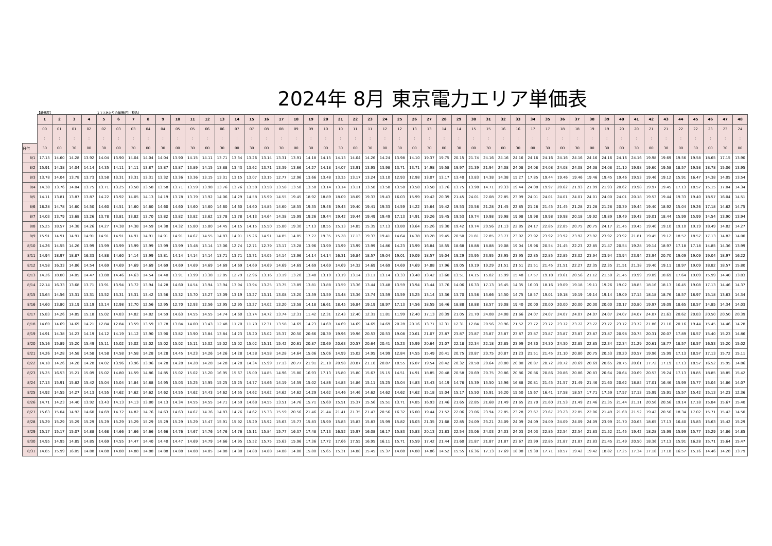2024年 8月 東京電力エリア単価表
【単価表】 1コマあたりの単価(円) [税込]
| | 1 | 2 | 3 | 4 | 5 | 6 | 7 | 8 | 9 | 10 | 11 | 12 | 13 | 14 | 15 | 16 | 17 | 18 | 19 | 20 | 21 | 22 | 23 | 24 | 25 | 26 | 27 | 28 | 29 | 30 | 31 | 32 | 33 | 34 | 35 | 36 | 37 | 38 | 39 | 40 | 41 | 42 | 43 | 44 | 45 | 46 | 47 | 48 |
| --- | --- | --- | --- | --- | --- | --- | --- | --- | --- | --- | --- | --- | --- | --- | --- | --- | --- | --- | --- | --- | --- | --- | --- | --- | --- | --- | --- | --- | --- | --- | --- | --- | --- | --- | --- | --- | --- | --- | --- | --- | --- | --- | --- | --- | --- | --- | --- | --- |
| | 00 | 01 | 01 | 02 | 02 | 03 | 03 | 04 | 04 | 05 | 05 | 06 | 06 | 07 | 07 | 08 | 08 | 09 | 09 | 10 | 10 | 11 | 11 | 12 | 12 | 13 | 13 | 14 | 14 | 15 | 15 | 16 | 16 | 17 | 17 | 18 | 18 | 19 | 19 | 20 | 20 | 21 | 21 | 22 | 22 | 23 | 23 | 24 |
| | : | : | : | : | : | : | : | : | : | : | : | : | : | : | : | : | : | : | : | : | : | : | : | : | : | : | : | : | : | : | : | : | : | : | : | : | : | : | : | : | : | : | : | : | : | : | : | : |
| 日付 | 30 | 00 | 30 | 00 | 30 | 00 | 30 | 00 | 30 | 00 | 30 | 00 | 30 | 00 | 30 | 00 | 30 | 00 | 30 | 00 | 30 | 00 | 30 | 00 | 30 | 00 | 30 | 00 | 30 | 00 | 30 | 00 | 30 | 00 | 30 | 00 | 30 | 00 | 30 | 00 | 30 | 00 | 30 | 00 | 30 | 00 | 30 | 00 |
| 8/1 | 17.15 | 14.60 | 14.28 | 13.92 | 14.04 | 13.90 | 14.04 | 14.04 | 14.04 | 13.90 | 14.15 | 14.11 | 13.71 | 13.34 | 13.26 | 13.14 | 13.31 | 13.91 | 14.18 | 14.15 | 14.13 | 14.04 | 14.26 | 14.24 | 13.98 | 14.10 | 19.37 | 19.75 | 20.15 | 21.74 | 24.16 | 24.16 | 24.16 | 24.16 | 24.16 | 24.16 | 24.16 | 24.16 | 24.16 | 24.16 | 24.16 | 19.98 | 19.69 | 19.56 | 19.58 | 18.65 | 17.15 | 13.90 |
| 8/2 | 15.91 | 14.38 | 14.04 | 14.14 | 14.35 | 14.11 | 14.11 | 13.87 | 13.87 | 13.87 | 13.89 | 14.15 | 13.88 | 13.43 | 13.62 | 13.71 | 13.39 | 13.66 | 14.27 | 14.18 | 14.07 | 13.91 | 13.95 | 13.98 | 13.71 | 13.71 | 14.98 | 19.58 | 19.97 | 21.39 | 21.94 | 24.08 | 24.08 | 24.08 | 24.08 | 24.08 | 24.08 | 24.08 | 24.08 | 21.10 | 19.98 | 19.60 | 19.58 | 18.57 | 19.58 | 18.78 | 15.06 | 13.95 |
| 8/3 | 13.78 | 14.04 | 13.78 | 13.73 | 13.58 | 13.31 | 13.31 | 13.31 | 13.32 | 13.36 | 13.36 | 13.15 | 13.31 | 13.15 | 13.07 | 13.15 | 12.77 | 12.96 | 13.66 | 13.48 | 13.35 | 13.17 | 13.24 | 13.10 | 12.93 | 12.98 | 13.07 | 13.17 | 13.40 | 13.83 | 14.38 | 14.38 | 15.27 | 17.85 | 19.44 | 19.46 | 19.46 | 19.46 | 19.45 | 19.46 | 19.53 | 19.46 | 19.12 | 15.91 | 16.47 | 14.38 | 14.05 | 13.54 |
| 8/4 | 14.38 | 13.76 | 14.04 | 13.75 | 13.71 | 13.25 | 13.58 | 13.58 | 13.58 | 13.71 | 13.59 | 13.98 | 13.76 | 13.76 | 13.58 | 13.58 | 13.58 | 13.58 | 13.58 | 13.14 | 13.14 | 13.11 | 13.58 | 13.58 | 13.58 | 13.58 | 13.58 | 13.76 | 13.75 | 13.98 | 14.71 | 19.33 | 19.44 | 24.08 | 19.97 | 20.62 | 21.93 | 21.99 | 21.93 | 20.62 | 19.98 | 19.97 | 19.45 | 17.13 | 18.57 | 15.15 | 17.04 | 14.34 |
| 8/5 | 14.11 | 13.81 | 13.87 | 13.87 | 14.22 | 13.92 | 14.05 | 14.13 | 14.19 | 13.78 | 13.79 | 13.92 | 14.06 | 14.29 | 14.58 | 15.99 | 14.55 | 19.45 | 18.92 | 18.89 | 18.09 | 18.09 | 19.33 | 19.43 | 16.03 | 15.99 | 19.42 | 20.39 | 21.45 | 24.01 | 22.08 | 22.85 | 23.99 | 24.01 | 24.01 | 24.01 | 24.01 | 24.01 | 24.00 | 24.01 | 20.18 | 19.53 | 19.44 | 19.33 | 19.40 | 18.57 | 16.04 | 14.51 |
| 8/6 | 18.28 | 14.78 | 14.60 | 14.50 | 14.60 | 14.51 | 14.60 | 14.60 | 14.60 | 14.60 | 14.60 | 14.60 | 14.60 | 14.60 | 14.60 | 14.85 | 14.60 | 18.55 | 19.35 | 19.46 | 19.43 | 19.40 | 19.41 | 19.33 | 14.59 | 14.22 | 15.64 | 19.42 | 19.53 | 20.58 | 21.28 | 21.45 | 22.85 | 21.28 | 21.45 | 21.45 | 21.28 | 21.28 | 21.28 | 20.39 | 19.44 | 19.40 | 18.92 | 15.04 | 19.26 | 17.18 | 14.62 | 14.75 |
| 8/7 | 14.03 | 13.79 | 13.68 | 13.26 | 13.78 | 13.81 | 13.82 | 13.70 | 13.82 | 13.82 | 13.82 | 13.62 | 13.78 | 13.78 | 14.13 | 14.64 | 14.38 | 15.99 | 19.26 | 19.44 | 19.42 | 19.44 | 19.49 | 19.49 | 17.13 | 14.91 | 19.26 | 19.45 | 19.53 | 19.74 | 19.98 | 19.98 | 19.98 | 19.98 | 19.98 | 19.98 | 20.18 | 19.92 | 19.89 | 19.49 | 19.43 | 19.01 | 18.44 | 15.99 | 15.99 | 14.54 | 13.90 | 13.94 |
| 8/8 | 15.25 | 18.57 | 14.38 | 14.26 | 14.27 | 14.38 | 14.38 | 14.59 | 14.38 | 14.32 | 15.80 | 15.80 | 14.45 | 14.15 | 14.15 | 15.50 | 15.80 | 19.30 | 17.13 | 18.55 | 15.13 | 14.85 | 15.35 | 17.13 | 13.80 | 13.64 | 15.26 | 19.30 | 19.42 | 19.74 | 20.56 | 21.13 | 22.85 | 24.17 | 22.85 | 22.85 | 20.75 | 20.75 | 24.17 | 21.45 | 19.45 | 19.40 | 19.10 | 19.10 | 19.19 | 18.49 | 14.82 | 14.27 |
| 8/9 | 15.91 | 14.91 | 14.91 | 14.91 | 14.91 | 14.91 | 14.91 | 14.91 | 14.91 | 14.91 | 14.67 | 14.55 | 14.83 | 14.91 | 15.26 | 14.91 | 14.85 | 14.85 | 17.27 | 19.35 | 15.28 | 17.13 | 19.33 | 19.41 | 14.64 | 14.38 | 18.28 | 19.45 | 20.50 | 21.81 | 22.85 | 23.77 | 23.92 | 23.92 | 23.92 | 23.92 | 23.92 | 23.92 | 23.92 | 23.92 | 21.81 | 19.45 | 19.12 | 18.57 | 18.57 | 17.13 | 14.82 | 14.00 |
| 8/10 | 14.26 | 14.55 | 14.26 | 13.99 | 13.99 | 13.99 | 13.99 | 13.99 | 13.99 | 13.99 | 13.48 | 13.14 | 13.06 | 12.74 | 12.71 | 12.79 | 13.17 | 13.28 | 13.96 | 13.99 | 13.99 | 13.99 | 13.99 | 14.86 | 14.23 | 13.99 | 16.84 | 18.55 | 18.68 | 18.88 | 18.88 | 19.08 | 19.04 | 19.96 | 20.54 | 21.45 | 22.23 | 22.85 | 21.47 | 20.54 | 19.28 | 19.14 | 18.97 | 17.18 | 17.18 | 14.85 | 14.36 | 13.99 |
| 8/11 | 14.94 | 18.97 | 18.87 | 16.33 | 14.88 | 14.60 | 14.14 | 13.99 | 13.81 | 14.14 | 14.14 | 14.14 | 13.71 | 13.71 | 13.71 | 14.05 | 14.14 | 13.96 | 14.14 | 14.14 | 16.31 | 16.84 | 18.57 | 19.04 | 19.01 | 19.09 | 18.57 | 19.04 | 19.29 | 23.95 | 23.95 | 23.95 | 23.95 | 22.85 | 22.85 | 22.85 | 23.02 | 23.94 | 23.94 | 23.94 | 23.94 | 23.94 | 20.70 | 19.09 | 19.09 | 19.04 | 18.97 | 16.22 |
| 8/12 | 14.58 | 16.33 | 14.86 | 14.54 | 14.69 | 14.69 | 14.69 | 14.69 | 14.69 | 14.69 | 14.69 | 14.69 | 14.69 | 14.69 | 14.69 | 14.69 | 14.69 | 14.69 | 14.69 | 14.69 | 14.69 | 14.32 | 14.69 | 14.69 | 14.69 | 14.69 | 14.88 | 17.96 | 19.05 | 19.19 | 19.29 | 21.51 | 21.51 | 21.51 | 21.45 | 21.51 | 22.27 | 22.35 | 22.35 | 21.51 | 21.38 | 19.40 | 19.11 | 18.97 | 19.09 | 18.82 | 18.57 | 15.80 |
| 8/13 | 14.26 | 18.00 | 14.05 | 14.47 | 13.88 | 14.46 | 14.63 | 14.54 | 14.40 | 13.91 | 13.99 | 13.38 | 12.85 | 12.79 | 12.96 | 13.16 | 13.19 | 13.20 | 13.48 | 13.19 | 13.19 | 13.14 | 13.11 | 13.14 | 13.33 | 13.48 | 13.42 | 13.60 | 13.51 | 14.15 | 15.02 | 15.99 | 15.48 | 17.57 | 19.18 | 19.61 | 20.56 | 21.12 | 21.50 | 21.45 | 19.99 | 19.09 | 18.69 | 17.64 | 19.09 | 15.99 | 14.40 | 13.83 |
| 8/14 | 22.14 | 16.33 | 13.68 | 13.71 | 13.91 | 13.94 | 13.72 | 13.94 | 14.28 | 14.60 | 14.54 | 13.94 | 13.94 | 13.94 | 13.94 | 13.25 | 13.75 | 13.89 | 13.81 | 13.88 | 13.59 | 13.36 | 13.44 | 13.48 | 13.59 | 13.94 | 13.44 | 13.76 | 14.06 | 16.33 | 17.13 | 16.45 | 14.35 | 16.03 | 18.16 | 19.09 | 19.18 | 19.11 | 19.26 | 19.02 | 18.85 | 18.16 | 18.13 | 16.45 | 19.08 | 17.13 | 14.46 | 14.37 |
| 8/15 | 13.64 | 14.56 | 13.31 | 13.31 | 13.52 | 13.31 | 13.31 | 13.42 | 13.56 | 13.32 | 13.70 | 13.27 | 13.09 | 13.19 | 13.27 | 13.11 | 13.08 | 13.20 | 13.59 | 13.59 | 13.48 | 13.36 | 13.74 | 13.59 | 13.59 | 13.25 | 13.14 | 13.36 | 13.70 | 13.58 | 13.66 | 14.50 | 14.75 | 18.57 | 19.01 | 19.18 | 19.19 | 19.14 | 19.14 | 19.09 | 17.15 | 18.18 | 18.76 | 18.57 | 18.97 | 15.18 | 13.63 | 14.34 |
| 8/16 | 14.60 | 13.80 | 13.19 | 13.19 | 13.14 | 12.98 | 12.70 | 12.56 | 12.95 | 12.70 | 12.93 | 12.56 | 12.95 | 12.95 | 13.27 | 14.02 | 13.20 | 13.58 | 14.18 | 16.61 | 18.45 | 16.84 | 19.19 | 18.97 | 17.13 | 14.56 | 18.55 | 16.46 | 18.88 | 18.88 | 18.57 | 19.08 | 19.40 | 20.00 | 20.00 | 20.00 | 20.00 | 20.00 | 20.00 | 20.17 | 20.80 | 19.97 | 19.09 | 18.65 | 18.57 | 14.85 | 14.34 | 14.03 |
| 8/17 | 15.83 | 14.26 | 14.85 | 15.18 | 15.02 | 14.83 | 14.82 | 14.82 | 14.59 | 14.63 | 14.55 | 14.55 | 14.74 | 14.60 | 13.74 | 14.72 | 13.74 | 12.31 | 11.42 | 12.31 | 12.43 | 12.40 | 12.31 | 11.81 | 11.99 | 12.40 | 17.13 | 20.39 | 21.05 | 21.70 | 24.08 | 24.08 | 21.66 | 24.07 | 24.07 | 24.07 | 24.07 | 24.07 | 24.07 | 24.07 | 24.07 | 24.07 | 21.63 | 20.62 | 20.83 | 20.50 | 20.50 | 20.39 |
| 8/18 | 14.69 | 14.69 | 14.69 | 14.21 | 12.84 | 12.84 | 13.59 | 13.59 | 13.78 | 13.84 | 14.00 | 13.43 | 12.48 | 11.70 | 11.70 | 12.31 | 13.58 | 14.69 | 14.23 | 14.69 | 14.69 | 14.69 | 14.69 | 14.69 | 20.28 | 20.16 | 13.71 | 12.31 | 12.31 | 12.84 | 20.56 | 20.96 | 21.52 | 23.72 | 23.72 | 23.72 | 23.72 | 23.72 | 23.72 | 23.72 | 23.72 | 21.86 | 21.10 | 20.16 | 19.44 | 15.45 | 14.46 | 14.28 |
| 8/19 | 14.91 | 14.38 | 14.23 | 14.19 | 14.12 | 14.19 | 14.12 | 13.90 | 13.90 | 13.82 | 13.90 | 13.84 | 13.84 | 14.23 | 15.20 | 15.02 | 15.37 | 20.50 | 20.66 | 20.39 | 19.96 | 19.96 | 20.53 | 20.53 | 19.08 | 20.61 | 21.07 | 23.87 | 23.87 | 23.87 | 23.87 | 23.87 | 23.87 | 23.87 | 23.87 | 23.87 | 23.87 | 23.87 | 23.87 | 20.98 | 20.75 | 20.31 | 20.07 | 17.89 | 16.57 | 15.40 | 15.23 | 14.86 |
| 8/20 | 15.16 | 15.89 | 15.20 | 15.49 | 15.11 | 15.02 | 15.02 | 15.02 | 15.02 | 15.02 | 15.11 | 15.02 | 15.02 | 15.02 | 15.02 | 15.11 | 15.42 | 20.61 | 20.87 | 20.69 | 20.63 | 20.57 | 20.64 | 20.41 | 15.23 | 15.99 | 20.64 | 21.07 | 22.18 | 22.34 | 22.18 | 22.85 | 23.99 | 24.30 | 24.30 | 24.30 | 22.85 | 22.85 | 22.34 | 22.34 | 21.29 | 20.61 | 18.77 | 18.57 | 18.57 | 16.53 | 15.20 | 15.02 |
| 8/21 | 14.26 | 14.28 | 14.58 | 14.58 | 14.58 | 14.58 | 14.58 | 14.28 | 14.28 | 14.45 | 14.23 | 14.26 | 14.26 | 14.28 | 14.58 | 14.58 | 14.28 | 14.64 | 15.06 | 15.06 | 14.99 | 15.02 | 14.95 | 14.99 | 12.84 | 14.55 | 15.49 | 20.41 | 20.75 | 20.87 | 20.75 | 20.87 | 21.23 | 21.51 | 21.45 | 21.10 | 20.80 | 20.75 | 20.53 | 20.20 | 20.57 | 19.96 | 15.99 | 17.13 | 18.57 | 17.13 | 15.72 | 15.11 |
| 8/22 | 14.18 | 14.26 | 14.28 | 14.28 | 14.02 | 13.96 | 13.96 | 13.96 | 14.28 | 14.28 | 14.28 | 14.28 | 14.28 | 14.28 | 14.34 | 15.99 | 17.13 | 20.77 | 21.91 | 21.18 | 20.98 | 20.87 | 21.10 | 20.87 | 18.55 | 16.07 | 19.54 | 20.42 | 20.32 | 20.58 | 20.64 | 20.80 | 20.80 | 20.87 | 20.72 | 20.72 | 20.69 | 20.69 | 20.65 | 20.75 | 20.61 | 17.72 | 17.19 | 17.13 | 18.57 | 16.52 | 15.95 | 14.86 |
| 8/23 | 15.25 | 16.53 | 15.21 | 15.09 | 15.02 | 14.80 | 14.59 | 14.86 | 14.85 | 15.02 | 15.02 | 15.20 | 16.95 | 15.67 | 15.09 | 14.85 | 14.96 | 15.80 | 16.93 | 17.13 | 15.80 | 15.80 | 15.67 | 15.15 | 14.51 | 14.91 | 18.85 | 20.48 | 20.58 | 20.69 | 20.75 | 20.86 | 20.86 | 20.86 | 20.86 | 20.86 | 20.86 | 20.83 | 20.64 | 20.64 | 20.69 | 20.53 | 19.24 | 17.13 | 18.85 | 18.85 | 18.85 | 15.42 |
| 8/24 | 17.13 | 15.91 | 15.82 | 15.42 | 15.04 | 15.04 | 14.84 | 14.88 | 14.95 | 15.03 | 15.25 | 14.95 | 15.25 | 15.25 | 14.77 | 14.66 | 14.19 | 14.59 | 15.02 | 14.86 | 14.83 | 14.86 | 15.11 | 15.25 | 15.04 | 14.83 | 13.43 | 14.19 | 14.76 | 15.39 | 15.50 | 15.96 | 16.88 | 20.81 | 21.45 | 21.57 | 21.49 | 21.46 | 21.60 | 20.62 | 18.85 | 17.01 | 16.46 | 15.99 | 15.77 | 15.04 | 14.86 | 14.07 |
| 8/25 | 14.92 | 14.55 | 14.27 | 14.13 | 14.55 | 14.62 | 14.62 | 14.62 | 14.62 | 14.55 | 14.62 | 14.43 | 14.62 | 14.55 | 14.62 | 14.62 | 14.62 | 14.62 | 14.29 | 14.62 | 14.46 | 14.46 | 14.62 | 14.62 | 14.62 | 14.62 | 15.18 | 15.04 | 15.17 | 15.50 | 15.91 | 16.20 | 15.50 | 15.67 | 16.41 | 17.58 | 18.57 | 17.71 | 17.59 | 17.57 | 17.13 | 15.99 | 15.91 | 15.57 | 15.42 | 15.13 | 14.23 | 12.36 |
| 8/26 | 14.71 | 14.23 | 14.40 | 13.92 | 13.43 | 14.13 | 14.13 | 13.80 | 14.13 | 14.34 | 14.55 | 14.55 | 14.71 | 14.59 | 14.68 | 14.55 | 13.51 | 14.76 | 15.71 | 15.69 | 15.51 | 15.37 | 15.56 | 15.51 | 13.71 | 14.85 | 16.93 | 21.46 | 21.65 | 22.85 | 21.68 | 21.49 | 21.65 | 21.70 | 21.60 | 21.53 | 21.49 | 21.46 | 21.35 | 21.44 | 21.11 | 20.56 | 20.56 | 19.14 | 17.18 | 15.84 | 15.67 | 15.40 |
| 8/27 | 15.63 | 15.04 | 14.92 | 14.60 | 14.69 | 14.72 | 14.82 | 14.76 | 14.63 | 14.63 | 14.67 | 14.76 | 14.83 | 14.76 | 14.62 | 15.33 | 15.59 | 20.56 | 21.46 | 21.44 | 21.41 | 21.35 | 21.43 | 20.56 | 16.32 | 16.00 | 19.44 | 21.52 | 22.06 | 23.06 | 23.94 | 22.85 | 23.28 | 23.67 | 23.67 | 23.23 | 22.85 | 22.06 | 21.49 | 21.68 | 21.52 | 19.42 | 20.56 | 18.34 | 17.02 | 15.71 | 15.42 | 14.50 |
| 8/28 | 15.29 | 15.29 | 15.29 | 15.29 | 15.29 | 15.29 | 15.29 | 15.29 | 15.29 | 15.29 | 15.29 | 15.47 | 15.91 | 15.92 | 15.29 | 15.92 | 15.63 | 15.77 | 15.83 | 15.99 | 15.83 | 15.83 | 15.83 | 15.99 | 15.82 | 16.03 | 21.35 | 21.68 | 22.85 | 24.09 | 23.21 | 24.09 | 24.09 | 24.09 | 24.09 | 24.09 | 24.09 | 24.09 | 23.99 | 21.70 | 20.63 | 18.65 | 17.13 | 16.40 | 15.83 | 15.63 | 15.42 | 15.29 |
| 8/29 | 15.17 | 15.17 | 15.07 | 14.88 | 14.68 | 14.66 | 14.66 | 14.66 | 14.66 | 14.76 | 14.67 | 14.76 | 14.76 | 14.76 | 15.11 | 15.84 | 15.77 | 16.37 | 17.48 | 17.13 | 16.52 | 15.97 | 16.08 | 16.17 | 15.83 | 15.83 | 20.13 | 21.83 | 22.54 | 23.06 | 24.03 | 24.03 | 24.03 | 24.03 | 22.85 | 22.54 | 22.54 | 21.83 | 21.52 | 21.45 | 19.42 | 18.28 | 15.99 | 15.99 | 15.77 | 15.29 | 14.86 | 14.85 |
| 8/30 | 14.95 | 14.95 | 14.85 | 14.85 | 14.69 | 14.55 | 14.47 | 14.40 | 14.40 | 14.47 | 14.69 | 14.79 | 14.66 | 14.95 | 15.52 | 15.75 | 15.63 | 15.96 | 17.36 | 17.72 | 17.66 | 17.55 | 16.95 | 16.11 | 15.71 | 15.59 | 17.42 | 21.44 | 21.60 | 21.87 | 21.87 | 21.87 | 23.67 | 23.99 | 22.85 | 21.87 | 21.87 | 21.83 | 21.45 | 21.49 | 20.50 | 18.36 | 17.13 | 15.91 | 16.28 | 15.71 | 15.64 | 15.47 |
| 8/31 | 14.85 | 15.99 | 16.05 | 14.88 | 14.88 | 14.88 | 14.88 | 14.88 | 14.88 | 14.88 | 14.88 | 14.85 | 14.88 | 14.88 | 14.88 | 14.88 | 14.88 | 14.88 | 15.80 | 15.65 | 15.31 | 14.88 | 15.45 | 15.37 | 14.88 | 14.88 | 14.86 | 14.52 | 15.55 | 16.36 | 17.13 | 17.69 | 18.08 | 19.30 | 17.71 | 18.57 | 19.42 | 19.42 | 18.82 | 17.25 | 17.34 | 17.18 | 17.18 | 16.57 | 15.16 | 14.46 | 14.28 | 13.79 |